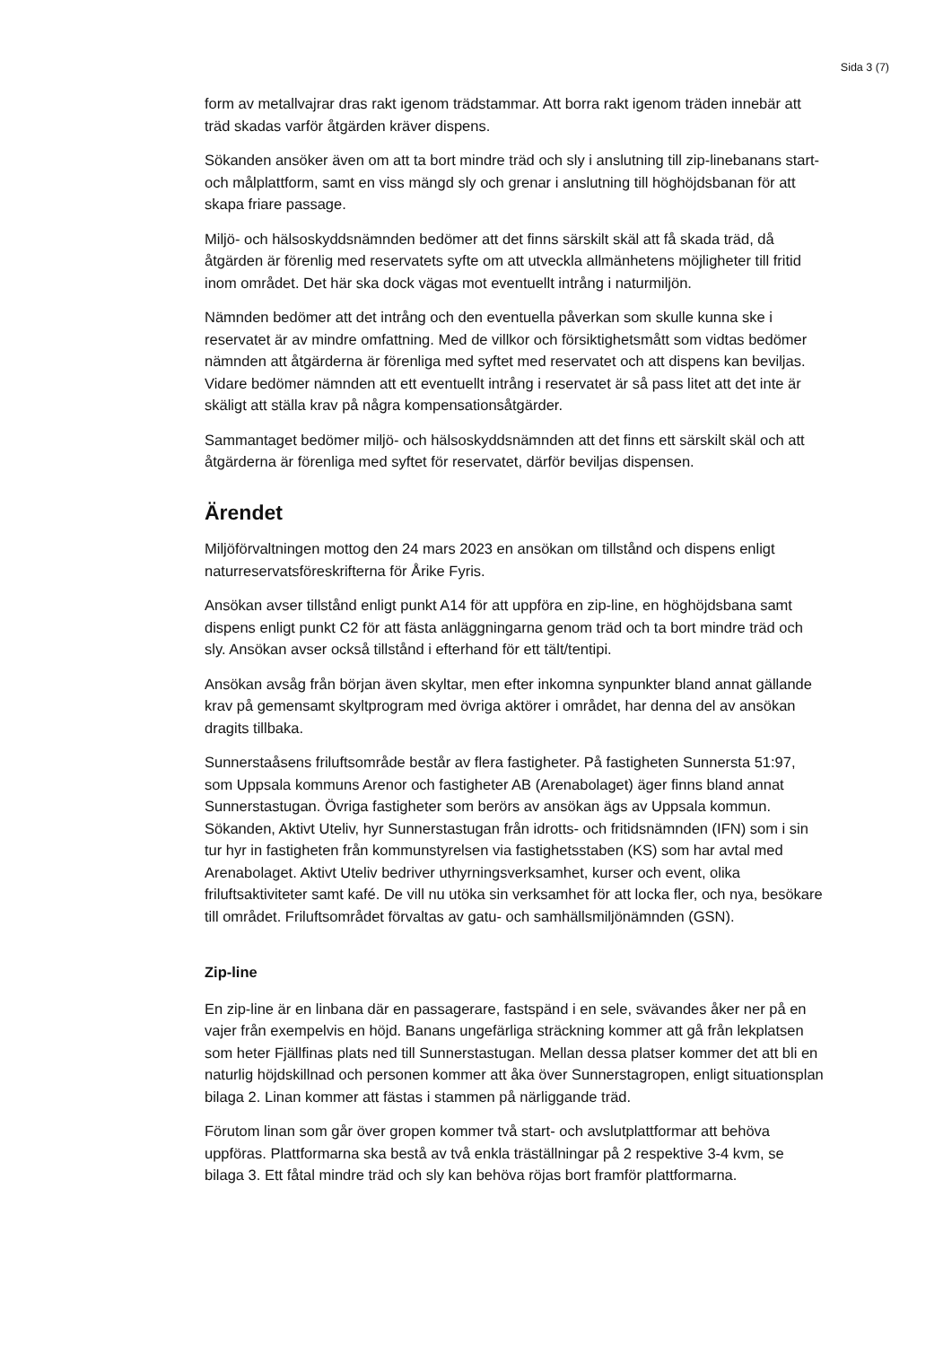Sida 3 (7)
form av metallvajrar dras rakt igenom trädstammar. Att borra rakt igenom träden innebär att träd skadas varför åtgärden kräver dispens.
Sökanden ansöker även om att ta bort mindre träd och sly i anslutning till zip-linebanans start- och målplattform, samt en viss mängd sly och grenar i anslutning till höghöjdsbanan för att skapa friare passage.
Miljö- och hälsoskyddsnämnden bedömer att det finns särskilt skäl att få skada träd, då åtgärden är förenlig med reservatets syfte om att utveckla allmänhetens möjligheter till fritid inom området. Det här ska dock vägas mot eventuellt intrång i naturmiljön.
Nämnden bedömer att det intrång och den eventuella påverkan som skulle kunna ske i reservatet är av mindre omfattning. Med de villkor och försiktighetsmått som vidtas bedömer nämnden att åtgärderna är förenliga med syftet med reservatet och att dispens kan beviljas. Vidare bedömer nämnden att ett eventuellt intrång i reservatet är så pass litet att det inte är skäligt att ställa krav på några kompensationsåtgärder.
Sammantaget bedömer miljö- och hälsoskyddsnämnden att det finns ett särskilt skäl och att åtgärderna är förenliga med syftet för reservatet, därför beviljas dispensen.
Ärendet
Miljöförvaltningen mottog den 24 mars 2023 en ansökan om tillstånd och dispens enligt naturreservatsföreskrifterna för Årike Fyris.
Ansökan avser tillstånd enligt punkt A14 för att uppföra en zip-line, en höghöjdsbana samt dispens enligt punkt C2 för att fästa anläggningarna genom träd och ta bort mindre träd och sly. Ansökan avser också tillstånd i efterhand för ett tält/tentipi.
Ansökan avsåg från början även skyltar, men efter inkomna synpunkter bland annat gällande krav på gemensamt skyltprogram med övriga aktörer i området, har denna del av ansökan dragits tillbaka.
Sunnerstaåsens friluftsområde består av flera fastigheter. På fastigheten Sunnersta 51:97, som Uppsala kommuns Arenor och fastigheter AB (Arenabolaget) äger finns bland annat Sunnerstastugan. Övriga fastigheter som berörs av ansökan ägs av Uppsala kommun. Sökanden, Aktivt Uteliv, hyr Sunnerstastugan från idrotts- och fritidsnämnden (IFN) som i sin tur hyr in fastigheten från kommunstyrelsen via fastighetsstaben (KS) som har avtal med Arenabolaget. Aktivt Uteliv bedriver uthyrningsverksamhet, kurser och event, olika friluftsaktiviteter samt kafé. De vill nu utöka sin verksamhet för att locka fler, och nya, besökare till området. Friluftsområdet förvaltas av gatu- och samhällsmiljönämnden (GSN).
Zip-line
En zip-line är en linbana där en passagerare, fastspänd i en sele, svävandes åker ner på en vajer från exempelvis en höjd. Banans ungefärliga sträckning kommer att gå från lekplatsen som heter Fjällfinas plats ned till Sunnerstastugan. Mellan dessa platser kommer det att bli en naturlig höjdskillnad och personen kommer att åka över Sunnerstagropen, enligt situationsplan bilaga 2. Linan kommer att fästas i stammen på närliggande träd.
Förutom linan som går över gropen kommer två start- och avslutplattformar att behöva uppföras. Plattformarna ska bestå av två enkla träställningar på 2 respektive 3-4 kvm, se bilaga 3. Ett fåtal mindre träd och sly kan behöva röjas bort framför plattformarna.